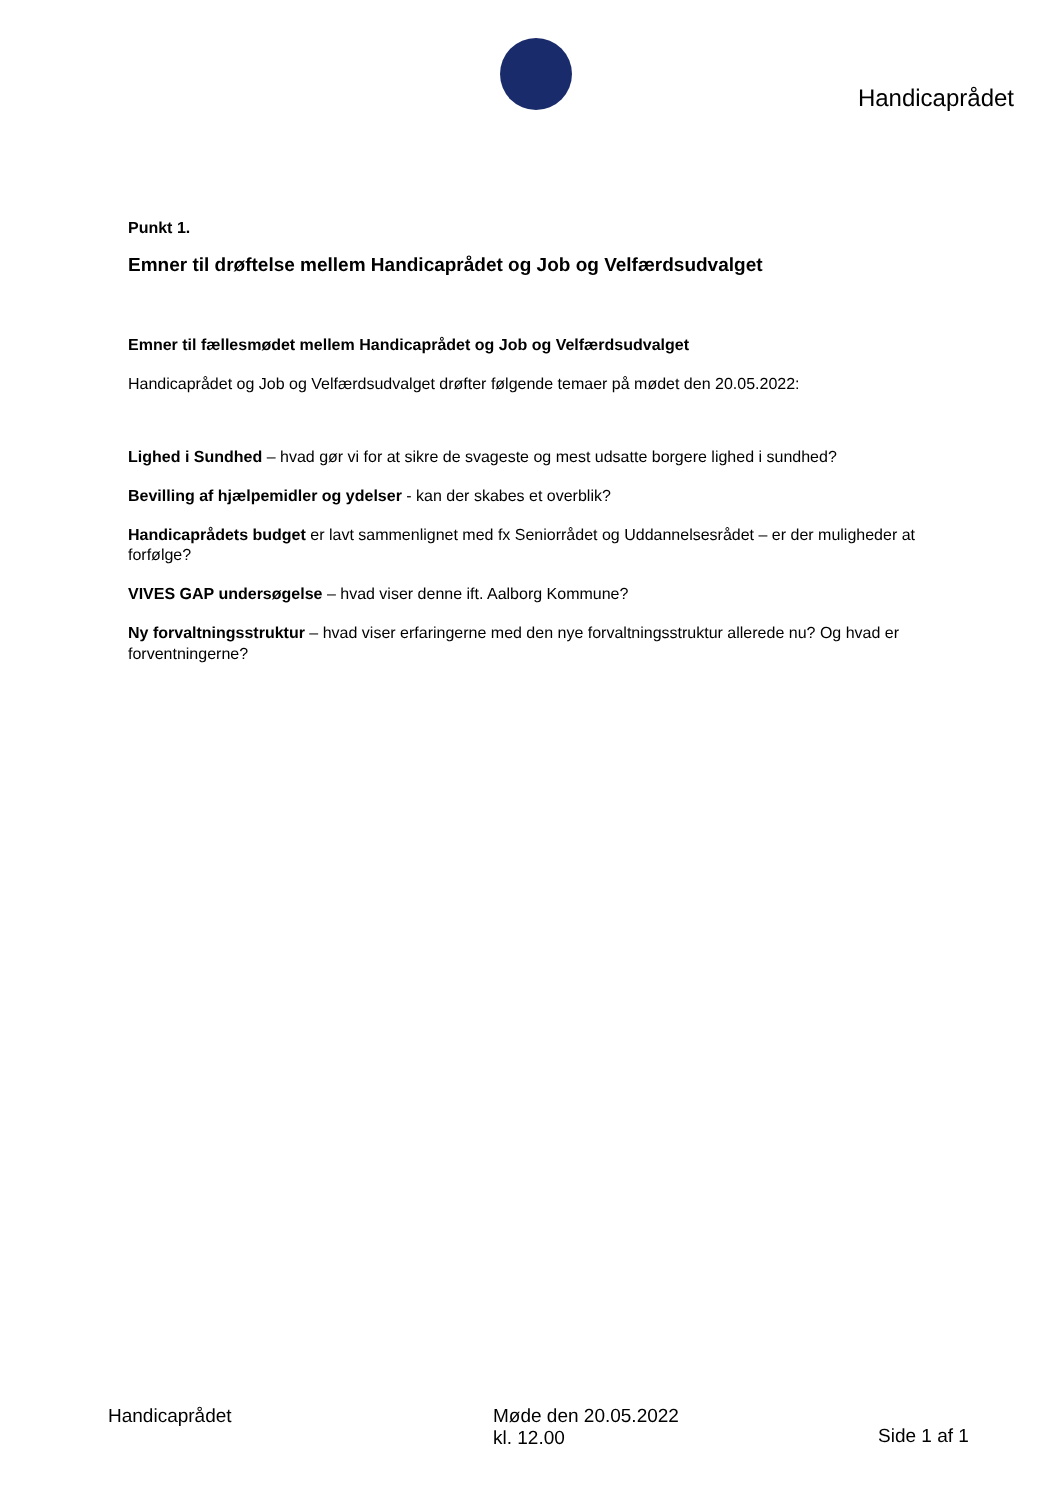Handicaprådet
Punkt 1.
Emner til drøftelse mellem Handicaprådet og Job og Velfærdsudvalget
Emner til fællesmødet mellem Handicaprådet og Job og Velfærdsudvalget
Handicaprådet og Job og Velfærdsudvalget drøfter følgende temaer på mødet den 20.05.2022:
Lighed i Sundhed – hvad gør vi for at sikre de svageste og mest udsatte borgere lighed i sundhed?
Bevilling af hjælpemidler og ydelser - kan der skabes et overblik?
Handicaprådets budget er lavt sammenlignet med fx Seniorrådet og Uddannelsesrådet – er der muligheder at forfølge?
VIVES GAP undersøgelse – hvad viser denne ift. Aalborg Kommune?
Ny forvaltningsstruktur – hvad viser erfaringerne med den nye forvaltningsstruktur allerede nu? Og hvad er forventningerne?
Handicaprådet Møde den 20.05.2022
kl. 12.00
Side 1 af 1